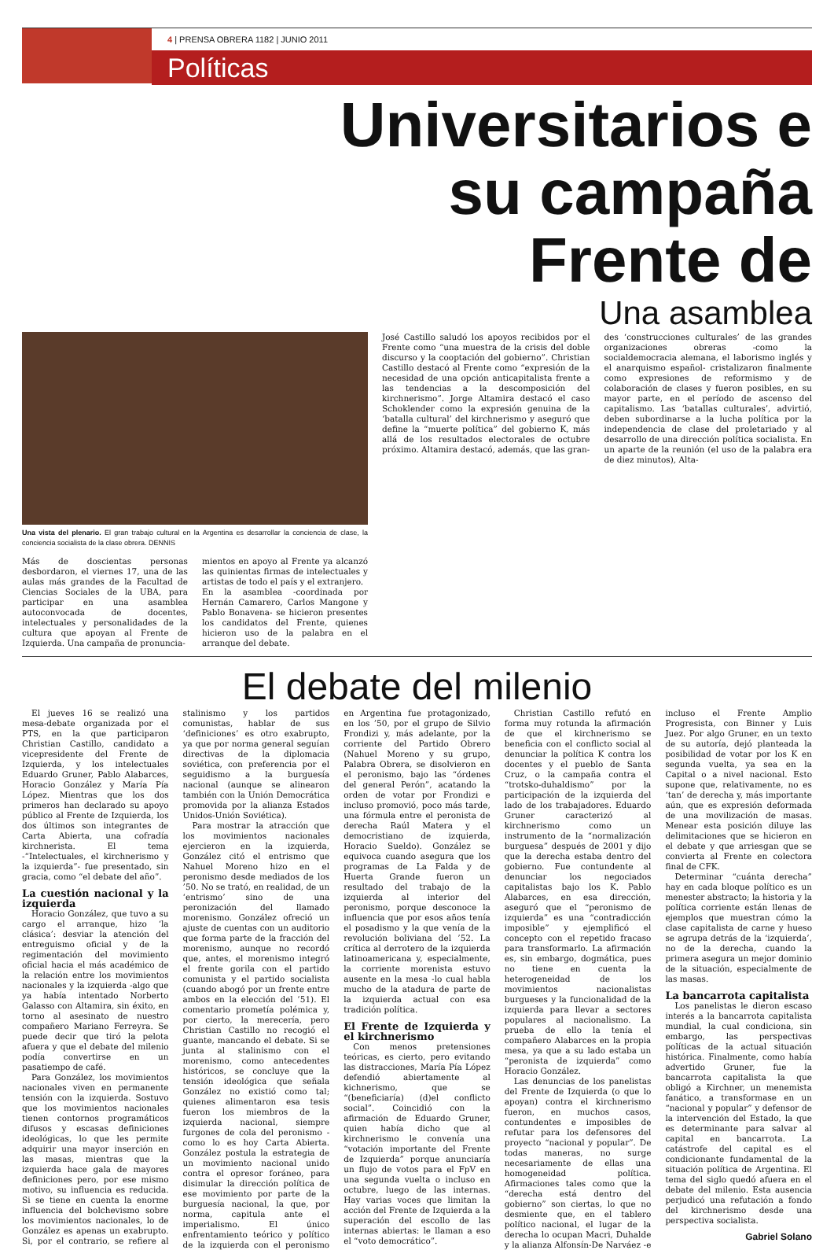4 | PRENSA OBRERA 1182 | JUNIO 2011
Políticas
Universitarios e
su campaña
Frente de
Una asamblea
Una vista del plenario. El gran trabajo cultural en la Argentina es desarrollar la conciencia de clase, la conciencia socialista de la clase obrera. DENNIS
Más de doscientas personas desbordaron, el viernes 17, una de las aulas más grandes de la Facultad de Ciencias Sociales de la UBA, para participar en una asamblea autoconvocada de docentes, intelectuales y personalidades de la cultura que apoyan al Frente de Izquierda. Una campaña de pronuncia-
mientos en apoyo al Frente ya alcanzó las quinientas firmas de intelectuales y artistas de todo el país y el extranjero.
En la asamblea -coordinada por Hernán Camarero, Carlos Mangone y Pablo Bonavena- se hicieron presentes los candidatos del Frente, quienes hicieron uso de la palabra en el arranque del debate.
José Castillo saludó los apoyos recibidos por el Frente como “una muestra de la crisis del doble discurso y la cooptación del gobierno”. Christian Castillo destacó al Frente como “expresión de la necesidad de una opción anticapitalista frente a las tendencias a la descomposición del kirchnerismo”. Jorge Altamira destacó el caso Schoklender como la expresión genuina de la ‘batalla cultural’ del kirchnerismo y aseguró que define la “muerte política” del gobierno K, más allá de los resultados electorales de octubre próximo. Altamira destacó, además, que las gran-
des ‘construcciones culturales’ de las grandes organizaciones obreras -como la socialdemocracia alemana, el laborismo inglés y el anarquismo español- cristalizaron finalmente como expresiones de reformismo y de colaboración de clases y fueron posibles, en su mayor parte, en el período de ascenso del capitalismo. Las ‘batallas culturales’, advirtió, deben subordinarse a la lucha política por la independencia de clase del proletariado y al desarrollo de una dirección política socialista. En un aparte de la reunión (el uso de la palabra era de diez minutos), Alta-
El debate del milenio
El jueves 16 se realizó una mesa-debate organizada por el PTS, en la que participaron Christian Castillo, candidato a vicepresidente del Frente de Izquierda, y los intelectuales Eduardo Gruner, Pablo Alabarces, Horacio González y María Pía López. Mientras que los dos primeros han declarado su apoyo público al Frente de Izquierda, los dos últimos son integrantes de Carta Abierta, una cofradía kirchnerista. El tema -“Intelectuales, el kirchnerismo y la izquierda”- fue presentado, sin gracia, como “el debate del año”.
La cuestión nacional y la izquierda
Horacio González, que tuvo a su cargo el arranque, hizo ‘la clásica’: desviar la atención del entreguismo oficial y de la regimentación del movimiento oficial hacia el más académico de la relación entre los movimientos nacionales y la izquierda -algo que ya había intentado Norberto Galasso con Altamira, sin éxito, en torno al asesinato de nuestro compañero Mariano Ferreyra. Se puede decir que tiró la pelota afuera y que el debate del milenio podía convertirse en un pasatiempo de café.
Para González, los movimientos nacionales viven en permanente tensión con la izquierda. Sostuvo que los movimientos nacionales tienen contornos programáticos difusos y escasas definiciones ideológicas, lo que les permite adquirir una mayor inserción en las masas, mientras que la izquierda hace gala de mayores definiciones pero, por ese mismo motivo, su influencia es reducida. Si se tiene en cuenta la enorme influencia del bolchevismo sobre los movimientos nacionales, lo de González es apenas un exabrupto. Si, por el contrario, se refiere al stalinismo y los partidos comunistas, hablar de sus ‘definiciones’ es otro exabrupto, ya que por norma general seguían directivas de la diplomacia soviética, con preferencia por el seguidismo a la burguesía nacional (aunque se alinearon también con la Unión Democrática promovida por la alianza Estados Unidos-Unión Soviética).
Para mostrar la atracción que los movimientos nacionales ejercieron en la izquierda, González citó el entrismo que Nahuel Moreno hizo en el peronismo desde mediados de los ’50. No se trató, en realidad, de un ‘entrismo’ sino de una peronización del llamado morenismo. González ofreció un ajuste de cuentas con un auditorio que forma parte de la fracción del morenismo, aunque no recordó que, antes, el morenismo integró el frente gorila con el partido comunista y el partido socialista (cuando abogó por un frente entre ambos en la elección del ’51). El comentario prometía polémica y, por cierto, la merecería, pero Christian Castillo no recogió el guante, mancando el debate. Si se junta al stalinismo con el morenismo, como antecedentes históricos, se concluye que la tensión ideológica que señala González no existió como tal; quienes alimentaron esa tesis fueron los miembros de la izquierda nacional, siempre furgones de cola del peronismo -como lo es hoy Carta Abierta. González postula la estrategia de un movimiento nacional unido contra el opresor foráneo, para disimular la dirección política de ese movimiento por parte de la burguesía nacional, la que, por norma, capitula ante el imperialismo. El único enfrentamiento teórico y político de la izquierda con el peronismo en Argentina fue protagonizado, en los ’50, por el grupo de Silvio Frondizi y, más adelante, por la corriente del Partido Obrero (Nahuel Moreno y su grupo, Palabra Obrera, se disolvieron en el peronismo, bajo las “órdenes del general Perón”, acatando la orden de votar por Frondizi e incluso promovió, poco más tarde, una fórmula entre el peronista de derecha Raúl Matera y el democristiano de izquierda, Horacio Sueldo). González se equivoca cuando asegura que los programas de La Falda y de Huerta Grande fueron un resultado del trabajo de la izquierda al interior del peronismo, porque desconoce la influencia que por esos años tenía el posadismo y la que venía de la revolución boliviana del ’52. La crítica al derrotero de la izquierda latinoamericana y, especialmente, la corriente morenista estuvo ausente en la mesa -lo cual habla mucho de la atadura de parte de la izquierda actual con esa tradición política.
El Frente de Izquierda y el kirchnerismo
Con menos pretensiones teóricas, es cierto, pero evitando las distracciones, María Pía López defendió abiertamente al kichnerismo, que se “(beneficiaría) (d)el conflicto social”. Coincidió con la afirmación de Eduardo Gruner, quien había dicho que al kirchnerismo le convenía una “votación importante del Frente de Izquierda” porque anunciaría un flujo de votos para el FpV en una segunda vuelta o incluso en octubre, luego de las internas. Hay varias voces que limitan la acción del Frente de Izquierda a la superación del escollo de las internas abiertas: le llaman a eso el “voto democrático”.
Christian Castillo refutó en forma muy rotunda la afirmación de que el kirchnerismo se beneficia con el conflicto social al denunciar la política K contra los docentes y el pueblo de Santa Cruz, o la campaña contra el “trotsko-duhaldismo” por la participación de la izquierda del lado de los trabajadores. Eduardo Gruner caracterizó al kirchnerismo como un instrumento de la “normalización burguesa” después de 2001 y dijo que la derecha estaba dentro del gobierno. Fue contundente al denunciar los negociados capitalistas bajo los K. Pablo Alabarces, en esa dirección, aseguró que el “peronismo de izquierda” es una “contradicción imposible” y ejemplificó el concepto con el repetido fracaso para transformarlo. La afirmación es, sin embargo, dogmática, pues no tiene en cuenta la heterogeneidad de los movimientos nacionalistas burgueses y la funcionalidad de la izquierda para llevar a sectores populares al nacionalismo. La prueba de ello la tenía el compañero Alabarces en la propia mesa, ya que a su lado estaba un “peronista de izquierda” como Horacio González.
Las denuncias de los panelistas del Frente de Izquierda (o que lo apoyan) contra el kirchnerismo fueron, en muchos casos, contundentes e imposibles de refutar para los defensores del proyecto “nacional y popular”. De todas maneras, no surge necesariamente de ellas una homogeneidad política. Afirmaciones tales como que la “derecha está dentro del gobierno” son ciertas, lo que no desmiente que, en el tablero político nacional, el lugar de la derecha lo ocupan Macri, Duhalde y la alianza Alfonsín-De Narváez -e incluso el Frente Amplio Progresista, con Binner y Luis Juez. Por algo Gruner, en un texto de su autoría, dejó planteada la posibilidad de votar por los K en segunda vuelta, ya sea en la Capital o a nivel nacional. Esto supone que, relativamente, no es ‘tan’ de derecha y, más importante aún, que es expresión deformada de una movilización de masas. Menear esta posición diluye las delimitaciones que se hicieron en el debate y que arriesgan que se convierta al Frente en colectora final de CFK.
Determinar “cuánta derecha” hay en cada bloque político es un menester abstracto; la historia y la política corriente están llenas de ejemplos que muestran cómo la clase capitalista de carne y hueso se agrupa detrás de la ‘izquierda’, no de la derecha, cuando la primera asegura un mejor dominio de la situación, especialmente de las masas.
La bancarrota capitalista
Los panelistas le dieron escaso interés a la bancarrota capitalista mundial, la cual condiciona, sin embargo, las perspectivas políticas de la actual situación histórica. Finalmente, como había advertido Gruner, fue la bancarrota capitalista la que obligó a Kirchner, un menemista fanático, a transformase en un “nacional y popular” y defensor de la intervención del Estado, la que es determinante para salvar al capital en bancarrota. La catástrofe del capital es el condicionante fundamental de la situación política de Argentina. El tema del siglo quedó afuera en el debate del milenio. Esta ausencia perjudicó una refutación a fondo del kirchnerismo desde una perspectiva socialista.
Gabriel Solano